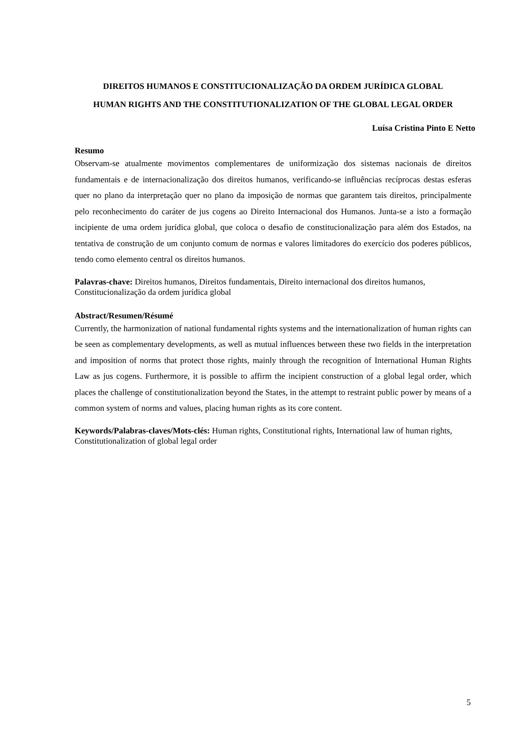DIREITOS HUMANOS E CONSTITUCIONALIZAÇÃO DA ORDEM JURÍDICA GLOBAL
HUMAN RIGHTS AND THE CONSTITUTIONALIZATION OF THE GLOBAL LEGAL ORDER
Luísa Cristina Pinto E Netto
Resumo
Observam-se atualmente movimentos complementares de uniformização dos sistemas nacionais de direitos fundamentais e de internacionalização dos direitos humanos, verificando-se influências recíprocas destas esferas quer no plano da interpretação quer no plano da imposição de normas que garantem tais direitos, principalmente pelo reconhecimento do caráter de jus cogens ao Direito Internacional dos Humanos. Junta-se a isto a formação incipiente de uma ordem jurídica global, que coloca o desafio de constitucionalização para além dos Estados, na tentativa de construção de um conjunto comum de normas e valores limitadores do exercício dos poderes públicos, tendo como elemento central os direitos humanos.
Palavras-chave: Direitos humanos, Direitos fundamentais, Direito internacional dos direitos humanos, Constitucionalização da ordem jurídica global
Abstract/Resumen/Résumé
Currently, the harmonization of national fundamental rights systems and the internationalization of human rights can be seen as complementary developments, as well as mutual influences between these two fields in the interpretation and imposition of norms that protect those rights, mainly through the recognition of International Human Rights Law as jus cogens. Furthermore, it is possible to affirm the incipient construction of a global legal order, which places the challenge of constitutionalization beyond the States, in the attempt to restraint public power by means of a common system of norms and values, placing human rights as its core content.
Keywords/Palabras-claves/Mots-clés: Human rights, Constitutional rights, International law of human rights, Constitutionalization of global legal order
5